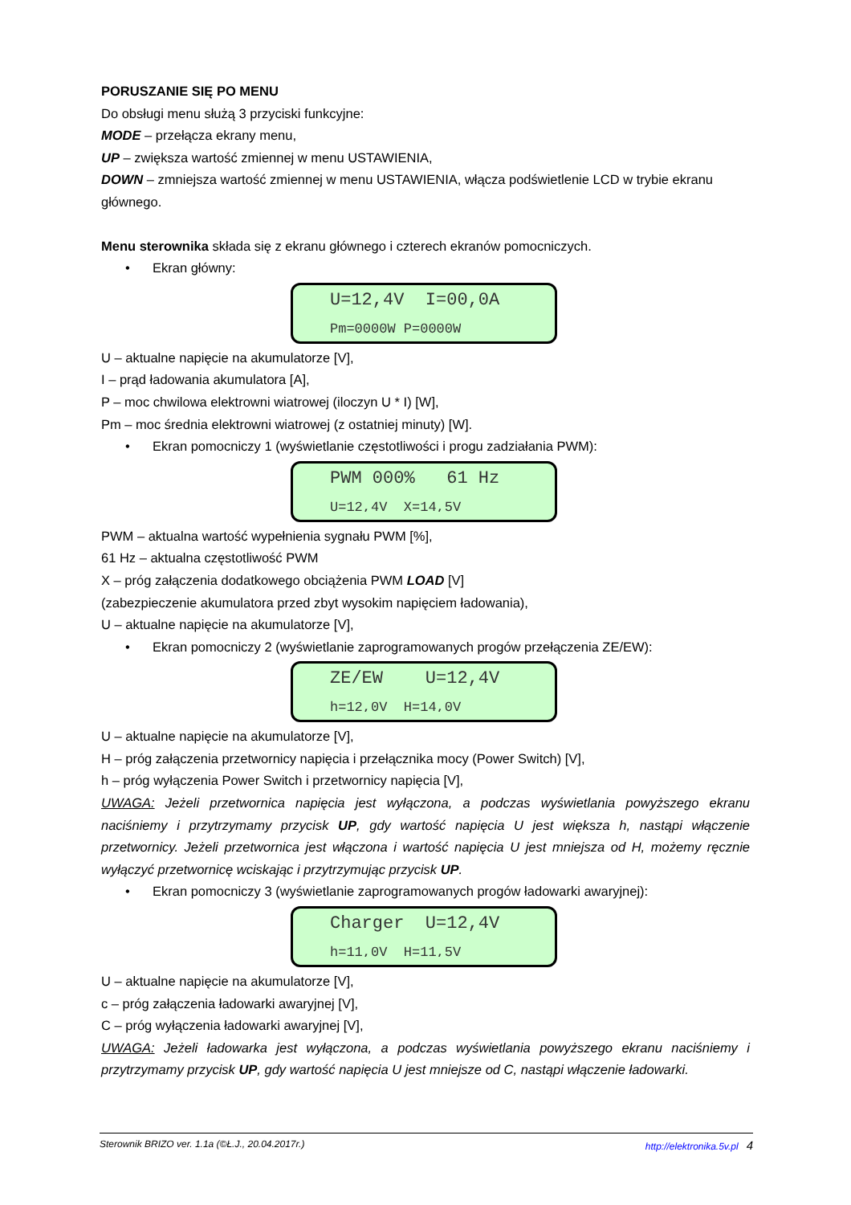PORUSZANIE SIĘ PO MENU
Do obsługi menu służą 3 przyciski funkcyjne:
MODE – przełącza ekrany menu,
UP – zwiększa wartość zmiennej w menu USTAWIENIA,
DOWN – zmniejsza wartość zmiennej w menu USTAWIENIA, włącza podświetlenie LCD w trybie ekranu głównego.
Menu sterownika składa się z ekranu głównego i czterech ekranów pomocniczych.
• Ekran główny:
U=12,4V I=00,0A
Pm=0000W P=0000W
U – aktualne napięcie na akumulatorze [V],
I – prąd ładowania akumulatora [A],
P – moc chwilowa elektrowni wiatrowej (iloczyn U * I) [W],
Pm – moc średnia elektrowni wiatrowej (z ostatniej minuty) [W].
• Ekran pomocniczy 1 (wyświetlanie częstotliwości i progu zadziałania PWM):
PWM 000% 61 Hz
U=12,4V X=14,5V
PWM – aktualna wartość wypełnienia sygnału PWM [%],
61 Hz – aktualna częstotliwość PWM
X – próg załączenia dodatkowego obciążenia PWM LOAD [V]
(zabezpieczenie akumulatora przed zbyt wysokim napięciem ładowania),
U – aktualne napięcie na akumulatorze [V],
• Ekran pomocniczy 2 (wyświetlanie zaprogramowanych progów przełączenia ZE/EW):
ZE/EW U=12,4V
h=12,0V H=14,0V
U – aktualne napięcie na akumulatorze [V],
H – próg załączenia przetwornicy napięcia i przełącznika mocy (Power Switch) [V],
h – próg wyłączenia Power Switch i przetwornicy napięcia [V],
UWAGA: Jeżeli przetwornica napięcia jest wyłączona, a podczas wyświetlania powyższego ekranu naciśniemy i przytrzymamy przycisk UP, gdy wartość napięcia U jest większa h, nastąpi włączenie przetwornicy. Jeżeli przetwornica jest włączona i wartość napięcia U jest mniejsza od H, możemy ręcznie wyłączyć przetwornicę wciskając i przytrzymując przycisk UP.
• Ekran pomocniczy 3 (wyświetlanie zaprogramowanych progów ładowarki awaryjnej):
Charger U=12,4V
h=11,0V H=11,5V
U – aktualne napięcie na akumulatorze [V],
c – próg załączenia ładowarki awaryjnej [V],
C – próg wyłączenia ładowarki awaryjnej [V],
UWAGA: Jeżeli ładowarka jest wyłączona, a podczas wyświetlania powyższego ekranu naciśniemy i przytrzymamy przycisk UP, gdy wartość napięcia U jest mniejsze od C, nastąpi włączenie ładowarki.
Sterownik BRIZO ver. 1.1a (©Ł.J., 20.04.2017r.) http://elektronika.5v.pl 4